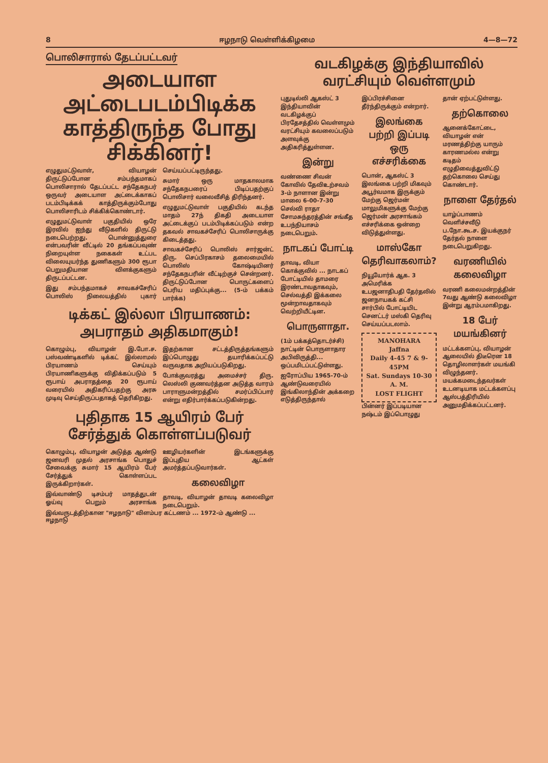8 ஈழநாடு வெள்ளிக்கிழமை 4—8—72
பொலிசாரால் தேடப்பட்டவர்
அடையாள அட்டைபடம்பிடிக்க காத்திருந்த போது சிக்கினர்!
எழுதுமட்டுவாள், வியாழன் திருட்டுப்போன சம்பந்தமாகப் பொலிசாரால் தேடப்பட்ட சந்தேகநபர் ஒருவர் அடையாள அட்டைக்காகப் படம்பிடிக்கக் காத்திருக்கும்போது பொலிசாரிடம் சிக்கிக்கொண்டார்.
எழுதுமட்டுவாள் பகுதியில் ஒரே இரவில் ஐந்து வீடுகளில் திருட்டு நடைபெற்றது. பொன்னுத்துரை என்பவரின் வீட்டில் 20 தங்கப்பவுண் நிறையுள்ள நகைகள் உட்பட விலையுயர்ந்த துணிகளும் 300 ரூபா பெறுமதியான விளக்குகளும் திருடப்பட்டன.
இது சம்பந்தமாகச் சாவகச்சேரிப் பொலிஸ் நிலையத்தில் புகார் செய்யப்பட்டிருந்தது.
சுமார் ஒரு மாதகாலமாக சந்தேகநபரைப் பிடிப்பதற்குப் பொலிசார் வலைவீசித் திரிந்தனர்.
எழுதுமட்டுவாள் பகுதியில் கடந்த மாதம் 27ந் திகதி அடையாள அட்டைக்குப் படம்பிடிக்கப்படும் என்ற தகவல் சாவகச்சேரிப் பொலிசாருக்கு கிடைத்தது.
சாவகச்சேரிப் பொலிஸ் சார்ஜன்ட் திரு. செப்பிரகாசம் தலைமையில் பொலிஸ் கோஷ்டியினர் சந்தேகநபரின் வீட்டிற்குச் சென்றனர். திருட்டுப்போன பொருட்களைப் பெரிய மதிப்புக்கு... (5-ம் பக்கம் பார்க்க)
டிக்கட் இல்லா பிரயாணம்: அபராதம் அதிகமாகும்!
கொழும்பு, வியாழன் இ.போ.ச. பஸ்வண்டிகளில் டிக்கட் இல்லாமல் பிரயாணம் செய்யும் பிரயாணிகளுக்கு விதிக்கப்படும் 5 ரூபாய் அபராதத்தை 20 ரூபாய் வரையில் அதிகரிப்பதற்கு அரசு முடிவு செய்திருப்பதாகத் தெரிகிறது.
இதற்கான சட்டத்திருத்தங்களும் இப்பொழுது தயாரிக்கப்பட்டு வருவதாக அறியப்படுகிறது.
போக்குவரத்து அமைச்சர் திரு. லெஸ்லி குணவர்த்தன அடுத்த வாரம் பாராளுமன்றத்தில் சமர்ப்பிப்பார் என்று எதிர்பார்க்கப்படுகின்றது.
புதிதாக 15 ஆயிரம் பேர் சேர்த்துக் கொள்ளப்படுவர்
கொழும்பு, வியாழன் அடுத்த ஆண்டு ஜனவரி முதல் அரசாங்க பொதுச் சேவைக்கு சுமார் 15 ஆயிரம் பேர் சேர்த்துக் கொள்ளப்பட இருக்கிறார்கள்.
இவ்வாண்டு டிசம்பர் மாதத்துடன் ஓய்வு பெறும் அரசாங்க ஊழியர்களின் இடங்களுக்கு இப்புதிய ஆட்கள் அமர்த்தப்படுவார்கள்.
கலைவிழா
தாவடி, வியாழன் தாவடி கலைவிழா நடைபெறும்.
இவ்வருடத்திற்கான "ஈழநாடு" விளம்பர கட்டணம் ... 1972-ம் ஆண்டு ... ஈழநாடு
வடகிழக்கு இந்தியாவில் வரட்சியும் வெள்ளமும்
புதுடில்லி ஆகஸ்ட் 3 இந்தியாவின் வடகிழக்குப் பிரதேசத்தில் வெள்ளமும் வரட்சியும் கவலைப்படும் அளவுக்கு அதிகரித்துள்ளன.
இன்று
வண்ணை சிவன் கோவில் தேவிஉற்சவம் 3-ம் நாளான இன்று மாலை 6-00-7-30 செல்வி ராதா சோமசுந்தரத்தின் சங்கீத உபந்நியாசம் நடைபெறும்.
நாடகப் போட்டி
தாவடி, வியா கொக்குவில் ... நாடகப் போட்டியில் தாமரை இரண்டாவதாகவும், செல்வத்தி இக்கலை மூன்றாவதாகவும் வெற்றியீட்டின.
பொருளாதா.
(1ம் பக்கத்தொடர்ச்சி) நாட்டின் பொருளாதார அபிவிருத்தி... ஒப்பமிடப்பட்டுள்ளது.
ஐரோப்பிய 1965-70-ம் ஆண்டுவரையில் இங்கிலாந்தின் அக்கறை எடுத்திருந்தால் இப்பிரச்சினை தீர்ந்திருக்கும் என்றார்.
இலங்கை பற்றி இப்படி ஒரு எச்சரிக்கை
பொன், ஆகஸ்ட் 3 இலங்கை பற்றி மிகவும் அபூர்வமாக இருக்கும் மேற்கு ஜெர்மன் மாலுமிகளுக்கு மேற்கு ஜெர்மன் அரசாங்கம் எச்சரிக்கை ஒன்றை விடுத்துள்ளது.
மாஸ்கோ தெரிவாகலாம்?
நியூயோர்க் ஆக. 3 அமெரிக்க உபஜனாதிபதி தேர்தலில் ஜனநாயகக் கட்சி சார்பில் போட்டியிட செனட்டர் மஸ்கி தெரிவு செய்யப்படலாம்.
MANOHARA
Jaffna
Daily 4-45 7 & 9-45PM
Sat. Sundays 10-30 A. M.
LOST FLIGHT
பின்னர் இப்படியான நஷ்டம் இப்பொழுது தான் ஏற்பட்டுள்ளது.
தற்கொலை
ஆனைக்கோட்டை, வியாழன் என் மரணத்திற்கு யாரும் காரணமல்ல என்று கடிதம் எழுதிவைத்துவிட்டு தற்கொலை செய்து கொண்டார்.
நாளை தேர்தல்
யாழ்ப்பாணம் வெளிச்சவீடு ப.நோ.கூ.ச. இயக்குநர் தேர்தல் நாளை நடைபெறுகிறது.
வரணியில் கலைவிழா
வரணி கலைமன்றத்தின் 7வது ஆண்டு கலைவிழா இன்று ஆரம்பமாகிறது.
18 பேர் மயங்கினர்
மட்டக்களப்பு, வியாழன் ஆலையில் திடீரென 18 தொழிலாளர்கள் மயங்கி விழுந்தனர். மயக்கமடைந்தவர்கள் உடனடியாக மட்டக்களப்பு ஆஸ்பத்திரியில் அனுமதிக்கப்பட்டனர்.